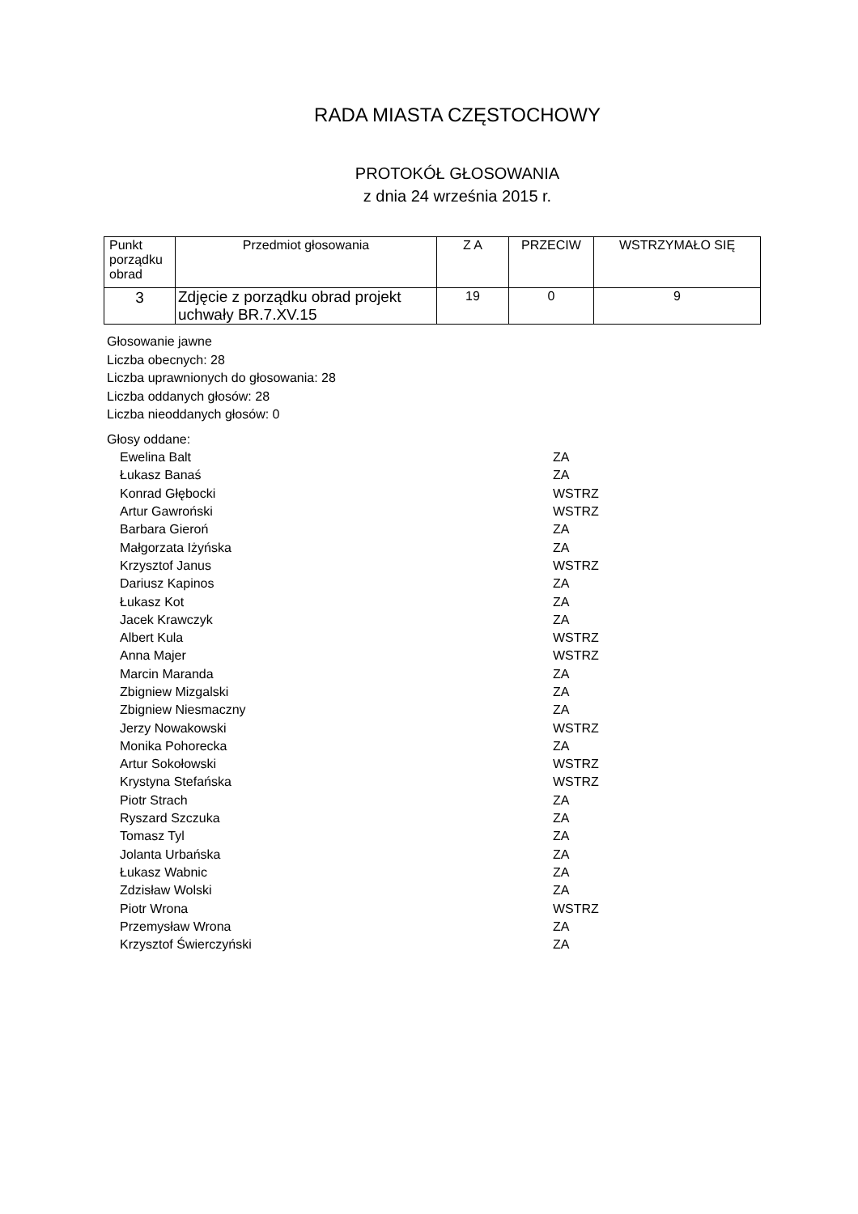RADA MIASTA CZĘSTOCHOWY
PROTOKÓŁ GŁOSOWANIA
z dnia 24 września 2015 r.
| Punkt porządku obrad | Przedmiot głosowania | Z A | PRZECIW | WSTRZYMAŁO SIĘ |
| --- | --- | --- | --- | --- |
| 3 | Zdjęcie z porządku obrad projekt uchwały BR.7.XV.15 | 19 | 0 | 9 |
Głosowanie jawne
Liczba obecnych: 28
Liczba uprawnionych do głosowania: 28
Liczba oddanych głosów: 28
Liczba nieoddanych głosów: 0
Głosy oddane:
| Ewelina Balt | ZA |
| Łukasz Banaś | ZA |
| Konrad Głębocki | WSTRZ |
| Artur Gawroński | WSTRZ |
| Barbara Gieroń | ZA |
| Małgorzata Iżyńska | ZA |
| Krzysztof Janus | WSTRZ |
| Dariusz Kapinos | ZA |
| Łukasz Kot | ZA |
| Jacek Krawczyk | ZA |
| Albert Kula | WSTRZ |
| Anna Majer | WSTRZ |
| Marcin Maranda | ZA |
| Zbigniew Mizgalski | ZA |
| Zbigniew Niesmaczny | ZA |
| Jerzy Nowakowski | WSTRZ |
| Monika Pohorecka | ZA |
| Artur Sokołowski | WSTRZ |
| Krystyna Stefańska | WSTRZ |
| Piotr Strach | ZA |
| Ryszard Szczuka | ZA |
| Tomasz Tyl | ZA |
| Jolanta Urbańska | ZA |
| Łukasz Wabnic | ZA |
| Zdzisław Wolski | ZA |
| Piotr Wrona | WSTRZ |
| Przemysław Wrona | ZA |
| Krzysztof Świerczyński | ZA |